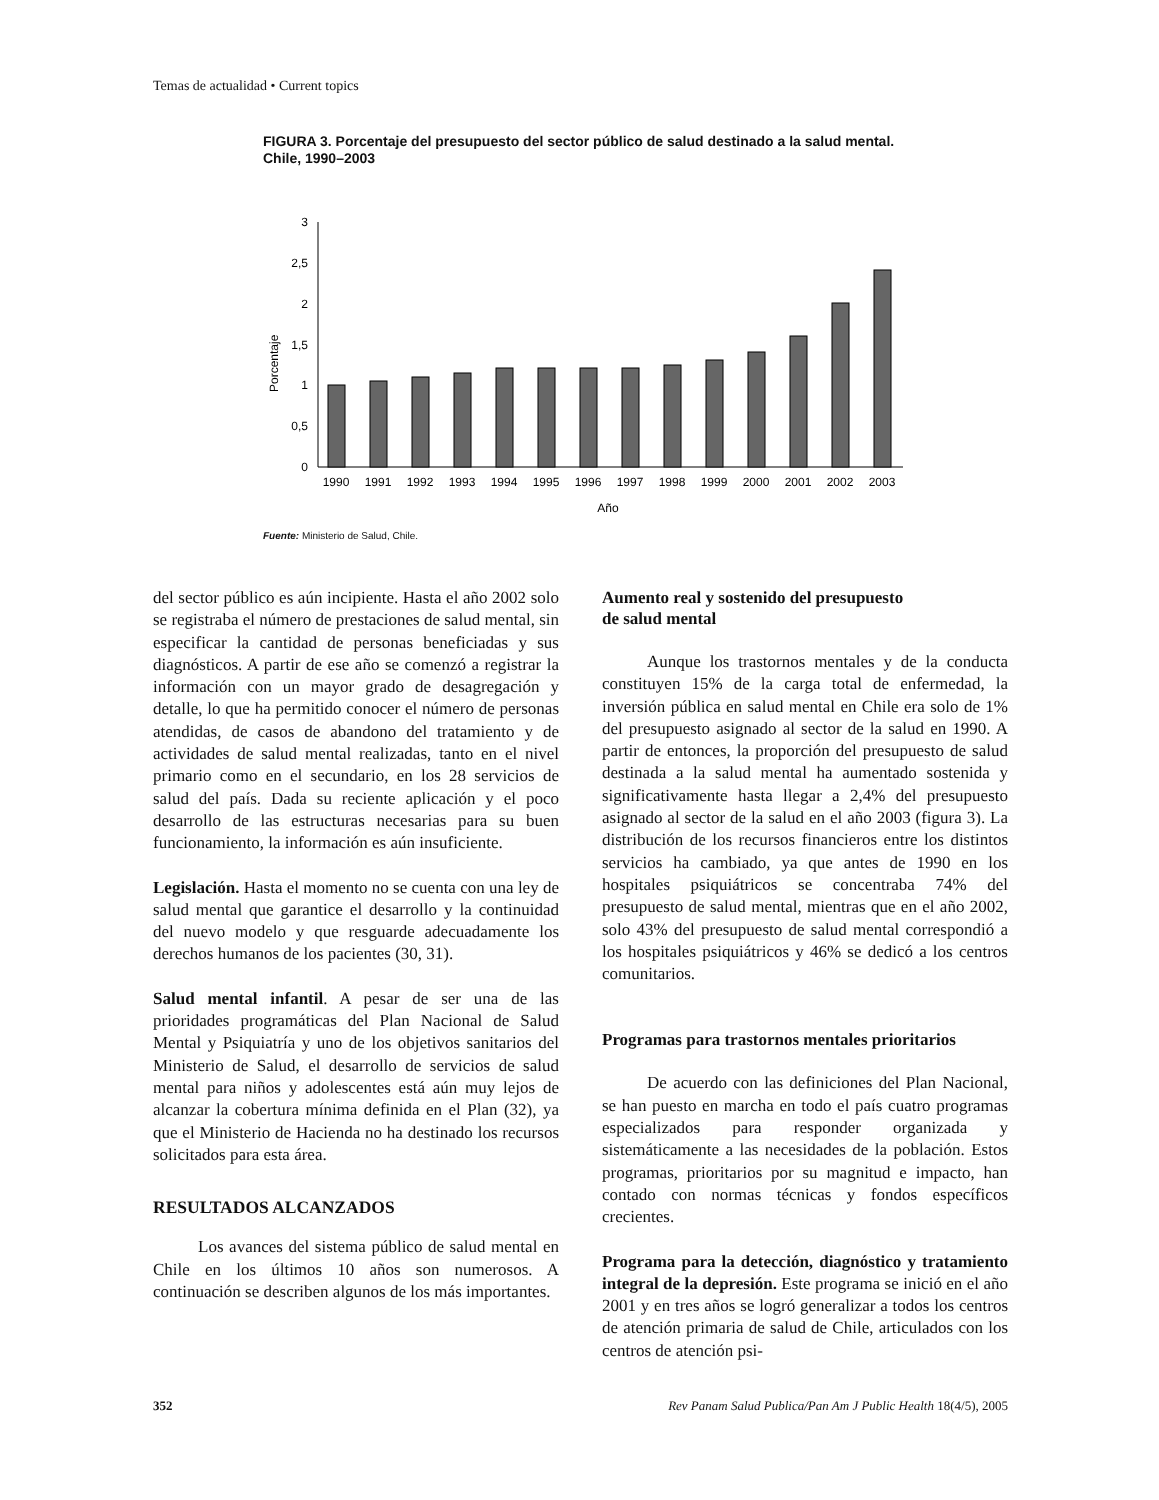Temas de actualidad • Current topics
FIGURA 3. Porcentaje del presupuesto del sector público de salud destinado a la salud mental. Chile, 1990–2003
Porcentaje
0
0,5
1
1,5
2
2,5
3
1990
1991
1992
1993
1994
1995
1996
1997
1998
1999
2000
2001
2002
2003
Año
Fuente: Ministerio de Salud, Chile.
del sector público es aún incipiente. Hasta el año 2002 solo se registraba el número de prestaciones de salud mental, sin especificar la cantidad de personas beneficiadas y sus diagnósticos. A partir de ese año se comenzó a registrar la información con un mayor grado de desagregación y detalle, lo que ha permitido conocer el número de personas atendidas, de casos de abandono del tratamiento y de actividades de salud mental realizadas, tanto en el nivel primario como en el secundario, en los 28 servicios de salud del país. Dada su reciente aplicación y el poco desarrollo de las estructuras necesarias para su buen funcionamiento, la información es aún insuficiente.
Legislación. Hasta el momento no se cuenta con una ley de salud mental que garantice el desarrollo y la continuidad del nuevo modelo y que resguarde adecuadamente los derechos humanos de los pacientes (30, 31).
Salud mental infantil. A pesar de ser una de las prioridades programáticas del Plan Nacional de Salud Mental y Psiquiatría y uno de los objetivos sanitarios del Ministerio de Salud, el desarrollo de servicios de salud mental para niños y adolescentes está aún muy lejos de alcanzar la cobertura mínima definida en el Plan (32), ya que el Ministerio de Hacienda no ha destinado los recursos solicitados para esta área.
RESULTADOS ALCANZADOS
Los avances del sistema público de salud mental en Chile en los últimos 10 años son numerosos. A continuación se describen algunos de los más importantes.
Aumento real y sostenido del presupuesto
de salud mental
Aunque los trastornos mentales y de la conducta constituyen 15% de la carga total de enfermedad, la inversión pública en salud mental en Chile era solo de 1% del presupuesto asignado al sector de la salud en 1990. A partir de entonces, la proporción del presupuesto de salud destinada a la salud mental ha aumentado sostenida y significativamente hasta llegar a 2,4% del presupuesto asignado al sector de la salud en el año 2003 (figura 3). La distribución de los recursos financieros entre los distintos servicios ha cambiado, ya que antes de 1990 en los hospitales psiquiátricos se concentraba 74% del presupuesto de salud mental, mientras que en el año 2002, solo 43% del presupuesto de salud mental correspondió a los hospitales psiquiátricos y 46% se dedicó a los centros comunitarios.
Programas para trastornos mentales prioritarios
De acuerdo con las definiciones del Plan Nacional, se han puesto en marcha en todo el país cuatro programas especializados para responder organizada y sistemáticamente a las necesidades de la población. Estos programas, prioritarios por su magnitud e impacto, han contado con normas técnicas y fondos específicos crecientes.
Programa para la detección, diagnóstico y tratamiento integral de la depresión. Este programa se inició en el año 2001 y en tres años se logró generalizar a todos los centros de atención primaria de salud de Chile, articulados con los centros de atención psi-
352 Rev Panam Salud Publica/Pan Am J Public Health 18(4/5), 2005